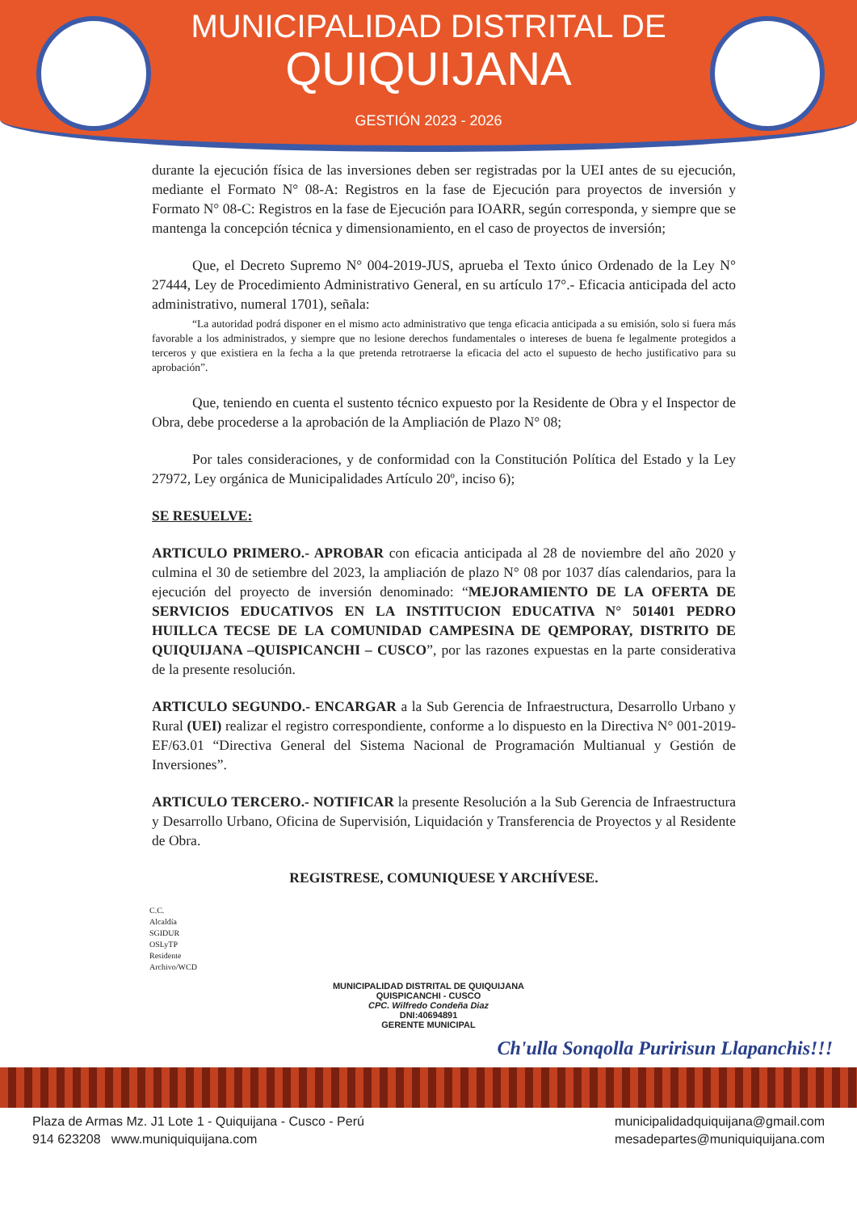MUNICIPALIDAD DISTRITAL DE
QUIQUIJANA
GESTIÓN 2023 - 2026
durante la ejecución física de las inversiones deben ser registradas por la UEI antes de su ejecución, mediante el Formato N° 08-A: Registros en la fase de Ejecución para proyectos de inversión y Formato N° 08-C: Registros en la fase de Ejecución para IOARR, según corresponda, y siempre que se mantenga la concepción técnica y dimensionamiento, en el caso de proyectos de inversión;
Que, el Decreto Supremo N° 004-2019-JUS, aprueba el Texto único Ordenado de la Ley N° 27444, Ley de Procedimiento Administrativo General, en su artículo 17°.- Eficacia anticipada del acto administrativo, numeral 1701), señala:
“La autoridad podrá disponer en el mismo acto administrativo que tenga eficacia anticipada a su emisión, solo si fuera más favorable a los administrados, y siempre que no lesione derechos fundamentales o intereses de buena fe legalmente protegidos a terceros y que existiera en la fecha a la que pretenda retrotraerse la eficacia del acto el supuesto de hecho justificativo para su aprobación”.
Que, teniendo en cuenta el sustento técnico expuesto por la Residente de Obra y el Inspector de Obra, debe procederse a la aprobación de la Ampliación de Plazo N° 08;
Por tales consideraciones, y de conformidad con la Constitución Política del Estado y la Ley 27972, Ley orgánica de Municipalidades Artículo 20º, inciso 6);
SE RESUELVE:
ARTICULO PRIMERO.- APROBAR con eficacia anticipada al 28 de noviembre del año 2020 y culmina el 30 de setiembre del 2023, la ampliación de plazo N° 08 por 1037 días calendarios, para la ejecución del proyecto de inversión denominado: “MEJORAMIENTO DE LA OFERTA DE SERVICIOS EDUCATIVOS EN LA INSTITUCION EDUCATIVA N° 501401 PEDRO HUILLCA TECSE DE LA COMUNIDAD CAMPESINA DE QEMPORAY, DISTRITO DE QUIQUIJANA –QUISPICANCHI – CUSCO”, por las razones expuestas en la parte considerativa de la presente resolución.
ARTICULO SEGUNDO.- ENCARGAR a la Sub Gerencia de Infraestructura, Desarrollo Urbano y Rural (UEI) realizar el registro correspondiente, conforme a lo dispuesto en la Directiva N° 001-2019-EF/63.01 “Directiva General del Sistema Nacional de Programación Multianual y Gestión de Inversiones”.
ARTICULO TERCERO.- NOTIFICAR la presente Resolución a la Sub Gerencia de Infraestructura y Desarrollo Urbano, Oficina de Supervisión, Liquidación y Transferencia de Proyectos y al Residente de Obra.
REGISTRESE, COMUNIQUESE Y ARCHÍVESE.
C.C.
Alcaldía
SGIDUR
OSLyTP
Residente
Archivo/WCD
MUNICIPALIDAD DISTRITAL DE QUIQUIJANA
QUISPICANCHI - CUSCO
CPC. Wilfredo Condeña Diaz
DNI:40694891
GERENTE MUNICIPAL
Ch'ulla Sonqolla Puririsun Llapanchis!!!
Plaza de Armas Mz. J1 Lote 1 - Quiquijana - Cusco - Perú
914 623208 www.muniquiquijana.com
municipalidadquiquijana@gmail.com
mesadepartes@muniquiquijana.com